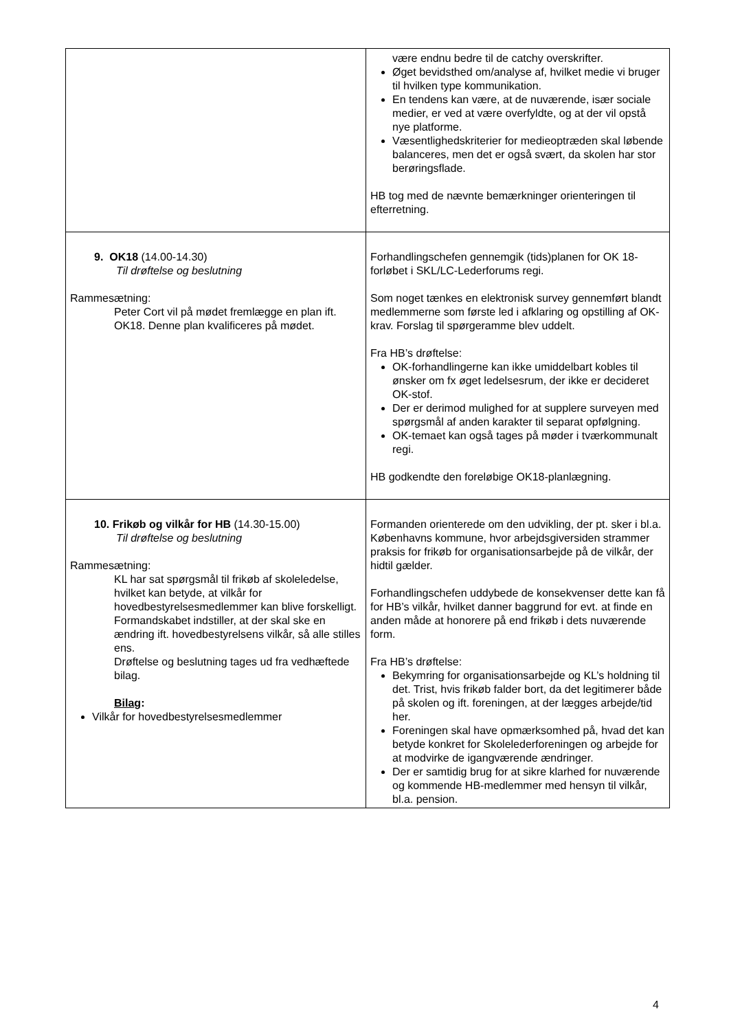| | være endnu bedre til de catchy overskrifter. Øget bevidsthed om/analyse af, hvilket medie vi bruger til hvilken type kommunikation. En tendens kan være, at de nuværende, især sociale medier, er ved at være overfyldte, og at der vil opstå nye platforme. Væsentlighedskriterier for medieoptræden skal løbende balanceres, men det er også svært, da skolen har stor berøringsflade. HB tog med de nævnte bemærkninger orienteringen til efterretning. |
| 9. OK18 (14.00-14.30) Til drøftelse og beslutning Rammesætning: Peter Cort vil på mødet fremlægge en plan ift. OK18. Denne plan kvalificeres på mødet. | Forhandlingschefen gennemgik (tids)planen for OK 18-forløbet i SKL/LC-Lederforums regi. Som noget tænkes en elektronisk survey gennemført blandt medlemmerne som første led i afklaring og opstilling af OK-krav. Forslag til spørgeramme blev uddelt. Fra HB’s drøftelse: OK-forhandlingerne kan ikke umiddelbart kobles til ønsker om fx øget ledelsesrum, der ikke er decideret OK-stof. Der er derimod mulighed for at supplere surveyen med spørgsmål af anden karakter til separat opfølgning. OK-temaet kan også tages på møder i tværkommunalt regi. HB godkendte den foreløbige OK18-planlægning. |
| 10. Frikøb og vilkår for HB (14.30-15.00) Til drøftelse og beslutning Rammesætning: KL har sat spørgsmål til frikøb af skoleledelse, hvilket kan betyde, at vilkår for hovedbestyrelsesmedlemmer kan blive forskelligt. Formandskabet indstiller, at der skal ske en ændring ift. hovedbestyrelsens vilkår, så alle stilles ens. Drøftelse og beslutning tages ud fra vedhæftede bilag. Bilag : Vilkår for hovedbestyrelsesmedlemmer | Formanden orienterede om den udvikling, der pt. sker i bl.a. Københavns kommune, hvor arbejdsgiversiden strammer praksis for frikøb for organisationsarbejde på de vilkår, der hidtil gælder. Forhandlingschefen uddybede de konsekvenser dette kan få for HB’s vilkår, hvilket danner baggrund for evt. at finde en anden måde at honorere på end frikøb i dets nuværende form. Fra HB’s drøftelse: Bekymring for organisationsarbejde og KL’s holdning til det. Trist, hvis frikøb falder bort, da det legitimerer både på skolen og ift. foreningen, at der lægges arbejde/tid her. Foreningen skal have opmærksomhed på, hvad det kan betyde konkret for Skolelederforeningen og arbejde for at modvirke de igangværende ændringer. Der er samtidig brug for at sikre klarhed for nuværende og kommende HB-medlemmer med hensyn til vilkår, bl.a. pension. |
4